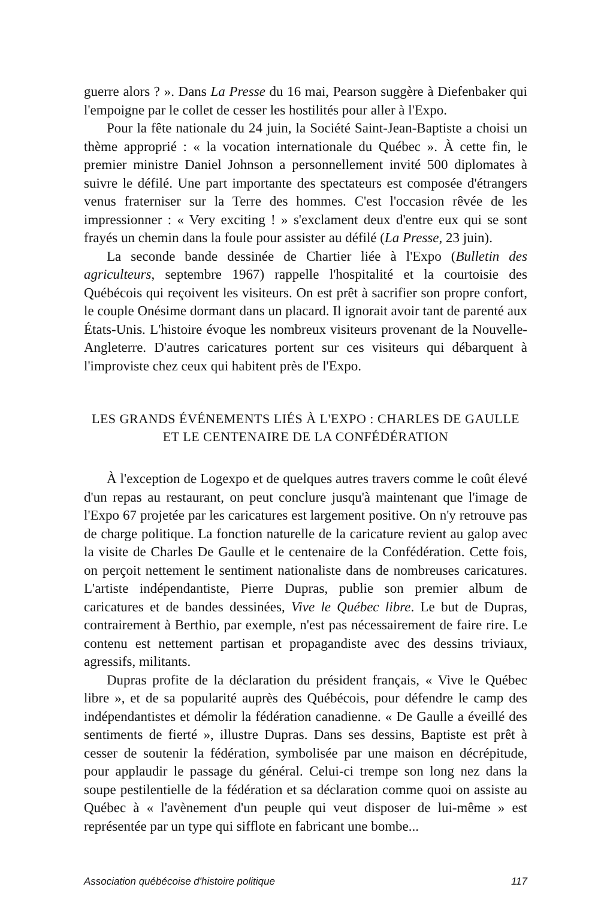guerre alors ? ». Dans La Presse du 16 mai, Pearson suggère à Diefenbaker qui l'empoigne par le collet de cesser les hostilités pour aller à l'Expo.
Pour la fête nationale du 24 juin, la Société Saint-Jean-Baptiste a choisi un thème approprié : « la vocation internationale du Québec ». À cette fin, le premier ministre Daniel Johnson a personnellement invité 500 diplomates à suivre le défilé. Une part importante des spectateurs est composée d'étrangers venus fraterniser sur la Terre des hommes. C'est l'occasion rêvée de les impressionner : « Very exciting ! » s'exclament deux d'entre eux qui se sont frayés un chemin dans la foule pour assister au défilé (La Presse, 23 juin).
La seconde bande dessinée de Chartier liée à l'Expo (Bulletin des agriculteurs, septembre 1967) rappelle l'hospitalité et la courtoisie des Québécois qui reçoivent les visiteurs. On est prêt à sacrifier son propre confort, le couple Onésime dormant dans un placard. Il ignorait avoir tant de parenté aux États-Unis. L'histoire évoque les nombreux visiteurs provenant de la Nouvelle-Angleterre. D'autres caricatures portent sur ces visiteurs qui débarquent à l'improviste chez ceux qui habitent près de l'Expo.
LES GRANDS ÉVÉNEMENTS LIÉS À L'EXPO : CHARLES DE GAULLE ET LE CENTENAIRE DE LA CONFÉDÉRATION
À l'exception de Logexpo et de quelques autres travers comme le coût élevé d'un repas au restaurant, on peut conclure jusqu'à maintenant que l'image de l'Expo 67 projetée par les caricatures est largement positive. On n'y retrouve pas de charge politique. La fonction naturelle de la caricature revient au galop avec la visite de Charles De Gaulle et le centenaire de la Confédération. Cette fois, on perçoit nettement le sentiment nationaliste dans de nombreuses caricatures. L'artiste indépendantiste, Pierre Dupras, publie son premier album de caricatures et de bandes dessinées, Vive le Québec libre. Le but de Dupras, contrairement à Berthio, par exemple, n'est pas nécessairement de faire rire. Le contenu est nettement partisan et propagandiste avec des dessins triviaux, agressifs, militants.
Dupras profite de la déclaration du président français, « Vive le Québec libre », et de sa popularité auprès des Québécois, pour défendre le camp des indépendantistes et démolir la fédération canadienne. « De Gaulle a éveillé des sentiments de fierté », illustre Dupras. Dans ses dessins, Baptiste est prêt à cesser de soutenir la fédération, symbolisée par une maison en décrépitude, pour applaudir le passage du général. Celui-ci trempe son long nez dans la soupe pestilentielle de la fédération et sa déclaration comme quoi on assiste au Québec à « l'avènement d'un peuple qui veut disposer de lui-même » est représentée par un type qui sifflote en fabricant une bombe...
Association québécoise d'histoire politique 117